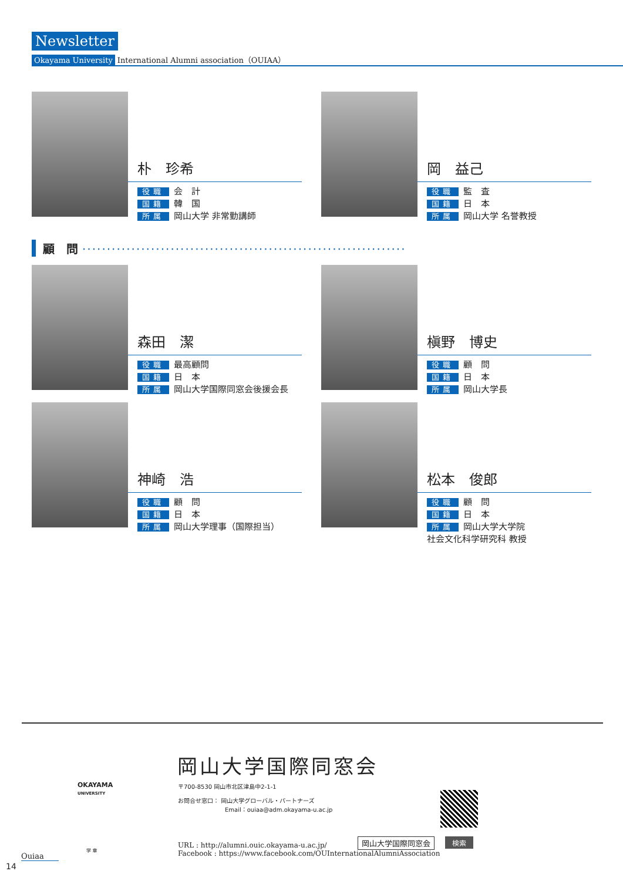Newsletter
Okayama University International Alumni association（OUIAA）
朴　珍希
役職 会　計
国籍 韓　国
所属 岡山大学 非常勤講師
岡　益己
役職 監　査
国籍 日　本
所属 岡山大学 名誉教授
顧　問 ··································································
森田　潔
役職 最高顧問
国籍 日　本
所属 岡山大学国際同窓会後援会長
槇野　博史
役職 顧　問
国籍 日　本
所属 岡山大学長
神崎　浩
役職 顧　問
国籍 日　本
所属 岡山大学理事（国際担当）
松本　俊郎
役職 顧　問
国籍 日　本
所属 岡山大学大学院
社会文化科学研究科 教授
OKAYAMA
UNIVERSITY
学 章
岡山大学国際同窓会
〒700-8530 岡山市北区津島中2-1-1
お問合せ窓口： 岡山大学グローバル・パートナーズ
Email：ouiaa@adm.okayama-u.ac.jp
URL : http://alumni.ouic.okayama-u.ac.jp/
Facebook : https://www.facebook.com/OUInternationalAlumniAssociation
岡山大学国際同窓会 検索
Ouiaa
14